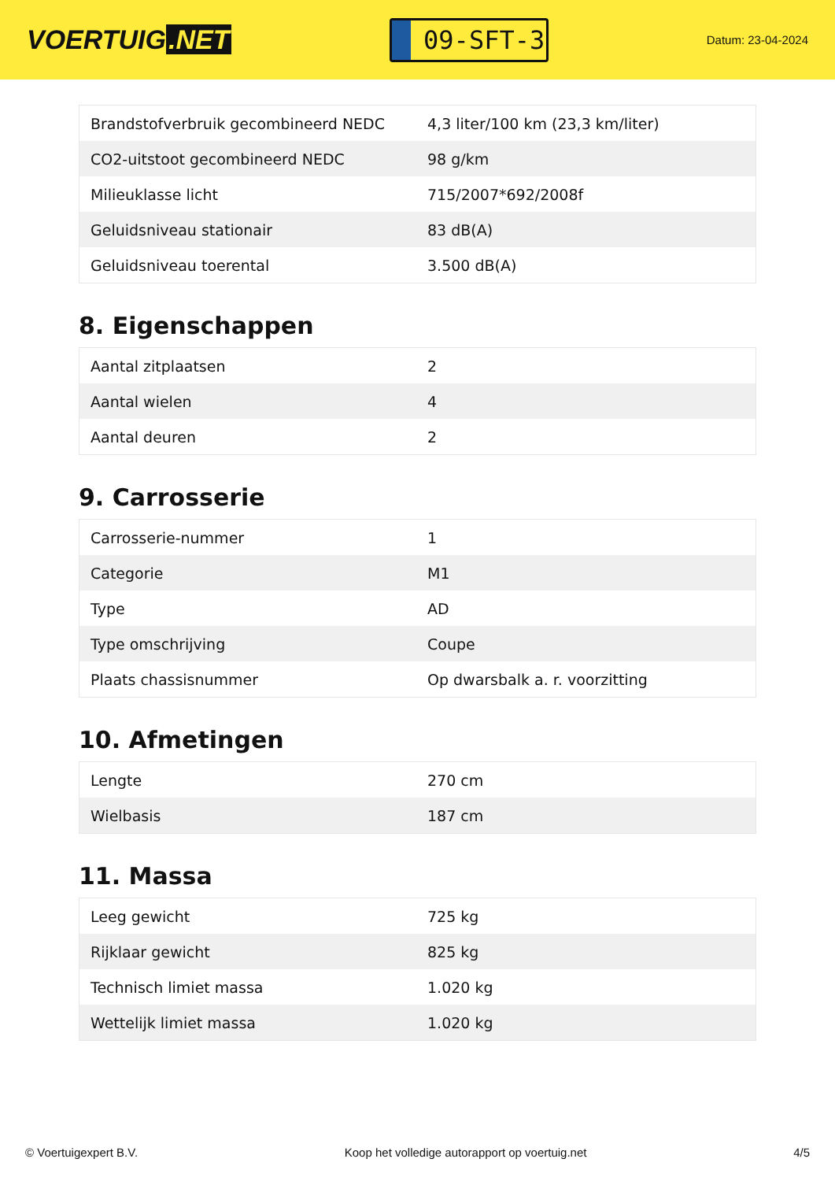VOERTUIG.NET
09-SFT-3
Datum: 23-04-2024
| Brandstofverbruik gecombineerd NEDC | 4,3 liter/100 km (23,3 km/liter) |
| CO2-uitstoot gecombineerd NEDC | 98 g/km |
| Milieuklasse licht | 715/2007*692/2008f |
| Geluidsniveau stationair | 83 dB(A) |
| Geluidsniveau toerental | 3.500 dB(A) |
8. Eigenschappen
| Aantal zitplaatsen | 2 |
| Aantal wielen | 4 |
| Aantal deuren | 2 |
9. Carrosserie
| Carrosserie-nummer | 1 |
| Categorie | M1 |
| Type | AD |
| Type omschrijving | Coupe |
| Plaats chassisnummer | Op dwarsbalk a. r. voorzitting |
10. Afmetingen
| Lengte | 270 cm |
| Wielbasis | 187 cm |
11. Massa
| Leeg gewicht | 725 kg |
| Rijklaar gewicht | 825 kg |
| Technisch limiet massa | 1.020 kg |
| Wettelijk limiet massa | 1.020 kg |
© Voertuigexpert B.V. Koop het volledige autorapport op voertuig.net 4/5